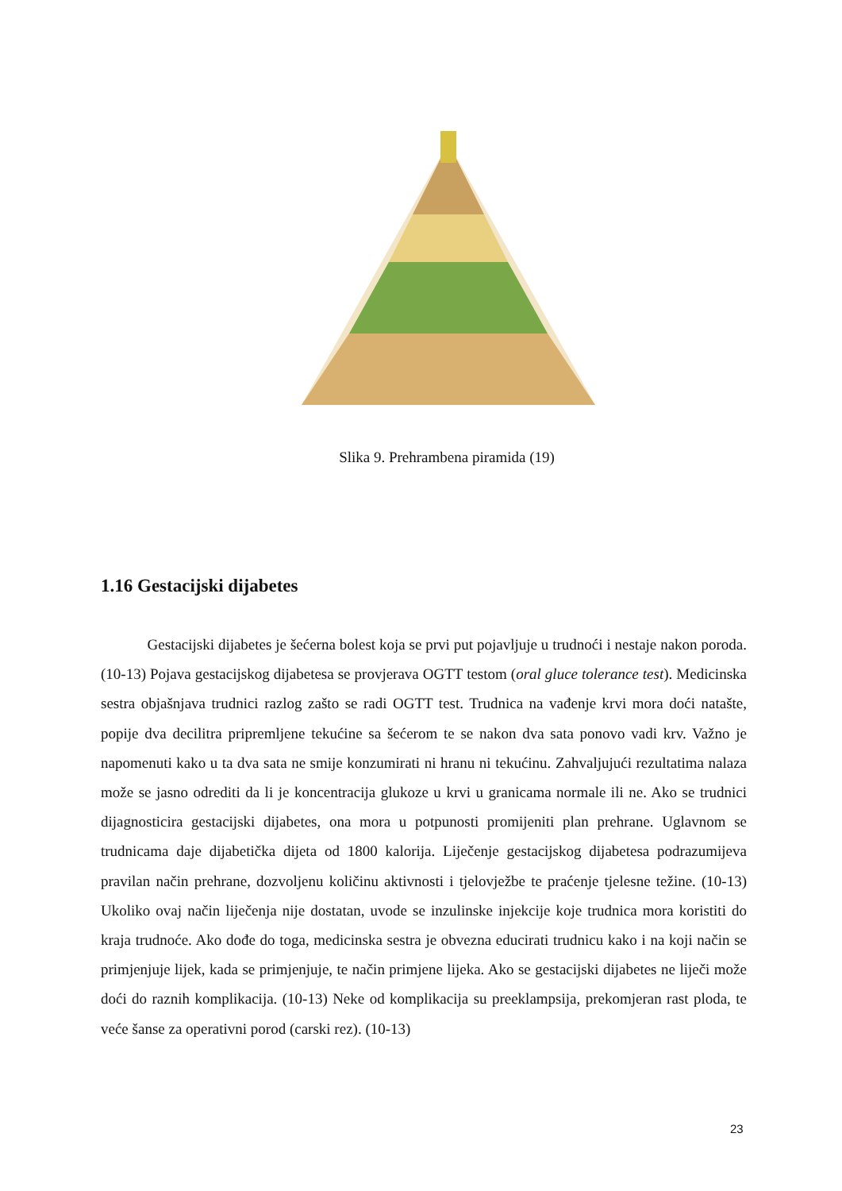Slika 9. Prehrambena piramida (19)
1.16 Gestacijski dijabetes
Gestacijski dijabetes je šećerna bolest koja se prvi put pojavljuje u trudnoći i nestaje nakon poroda. (10-13) Pojava gestacijskog dijabetesa se provjerava OGTT testom (oral gluce tolerance test). Medicinska sestra objašnjava trudnici razlog zašto se radi OGTT test. Trudnica na vađenje krvi mora doći natašte, popije dva decilitra pripremljene tekućine sa šećerom te se nakon dva sata ponovo vadi krv. Važno je napomenuti kako u ta dva sata ne smije konzumirati ni hranu ni tekućinu. Zahvaljujući rezultatima nalaza može se jasno odrediti da li je koncentracija glukoze u krvi u granicama normale ili ne. Ako se trudnici dijagnosticira gestacijski dijabetes, ona mora u potpunosti promijeniti plan prehrane. Uglavnom se trudnicama daje dijabetička dijeta od 1800 kalorija. Liječenje gestacijskog dijabetesa podrazumijeva pravilan način prehrane, dozvoljenu količinu aktivnosti i tjelovježbe te praćenje tjelesne težine. (10-13) Ukoliko ovaj način liječenja nije dostatan, uvode se inzulinske injekcije koje trudnica mora koristiti do kraja trudnoće. Ako dođe do toga, medicinska sestra je obvezna educirati trudnicu kako i na koji način se primjenjuje lijek, kada se primjenjuje, te način primjene lijeka. Ako se gestacijski dijabetes ne liječi može doći do raznih komplikacija. (10-13) Neke od komplikacija su preeklampsija, prekomjeran rast ploda, te veće šanse za operativni porod (carski rez). (10-13)
23